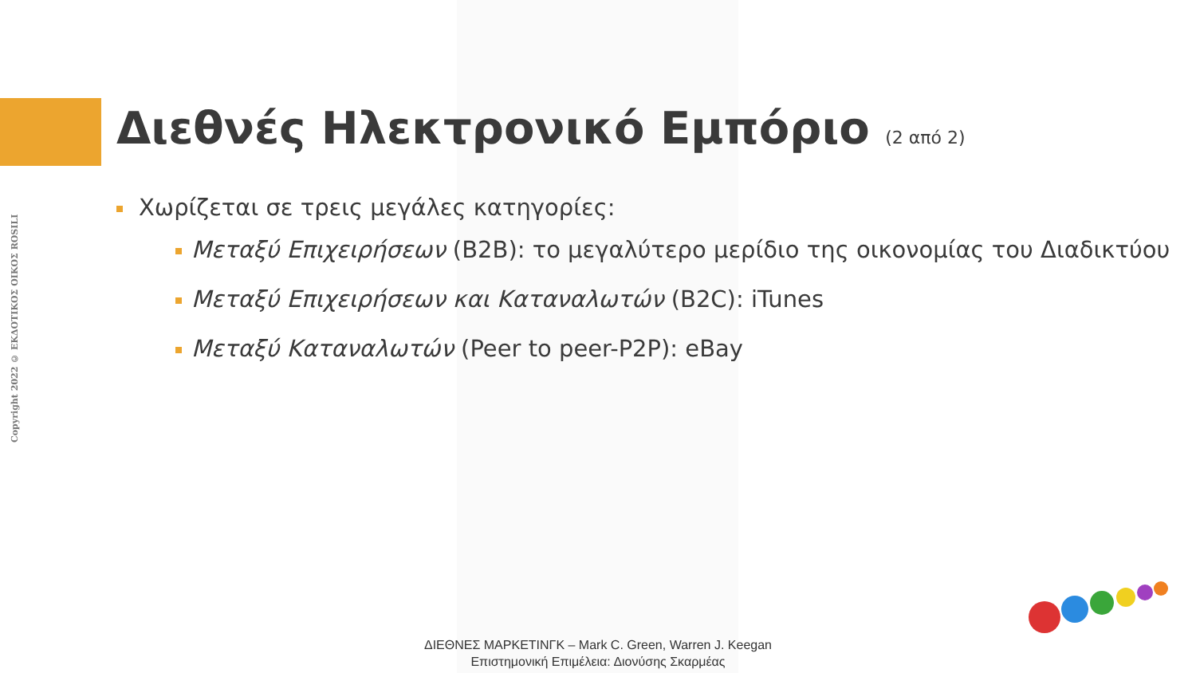Copyright 2022 © ΕΚΔΟΤΙΚΟΣ ΟΙΚΟΣ ROSILI
Διεθνές Ηλεκτρονικό Εμπόριο (2 από 2)
Χωρίζεται σε τρεις μεγάλες κατηγορίες:
Μεταξύ Επιχειρήσεων (B2B): το μεγαλύτερο μερίδιο της οικονομίας του Διαδικτύου
Μεταξύ Επιχειρήσεων και Καταναλωτών (B2C): iTunes
Μεταξύ Καταναλωτών (Peer to peer-P2P): eBay
ΔΙΕΘΝΕΣ ΜΑΡΚΕΤΙΝΓΚ – Mark C. Green, Warren J. Keegan
Επιστημονική Επιμέλεια: Διονύσης Σκαρμέας